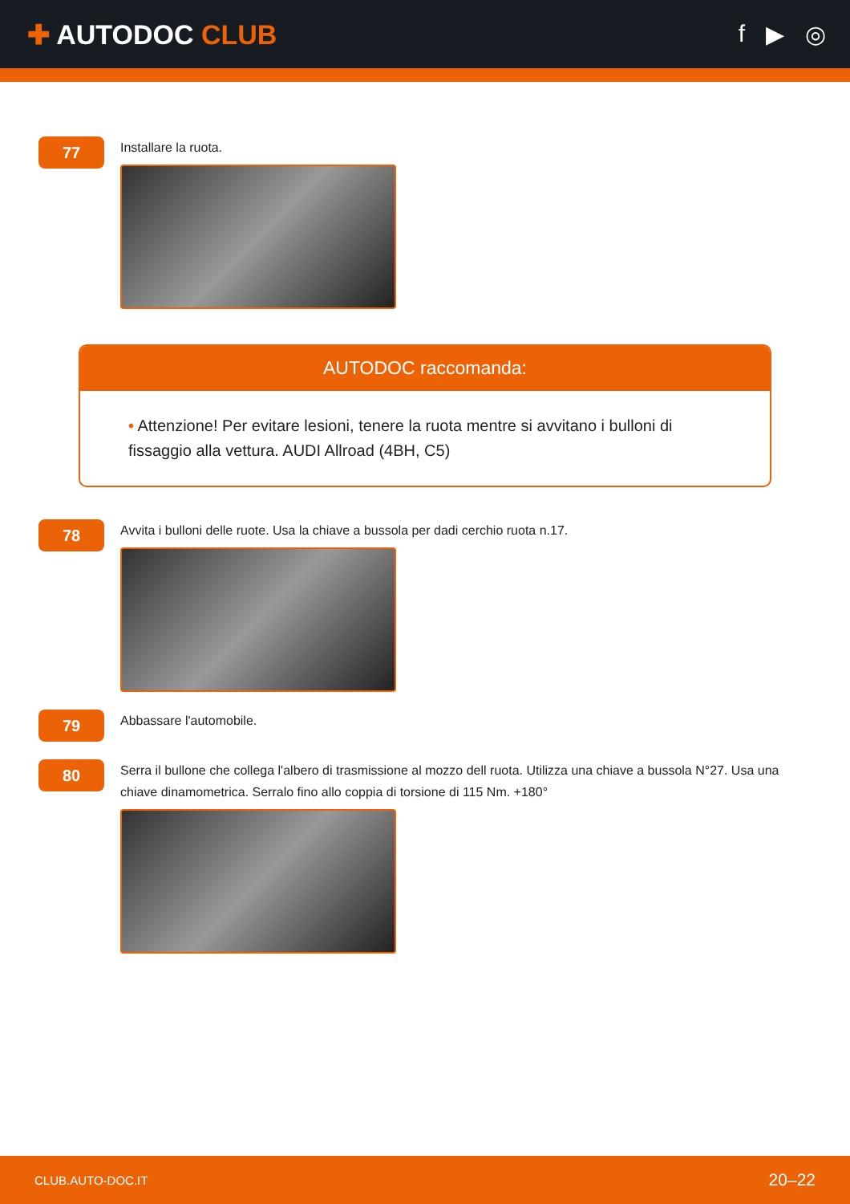✚ AUTODOC CLUB f ▶ ◎
77
Installare la ruota.
AUTODOC raccomanda:
• Attenzione! Per evitare lesioni, tenere la ruota mentre si avvitano i bulloni di fissaggio alla vettura. AUDI Allroad (4BH, C5)
78
Avvita i bulloni delle ruote. Usa la chiave a bussola per dadi cerchio ruota n.17.
79
Abbassare l'automobile.
80
Serra il bullone che collega l'albero di trasmissione al mozzo dell ruota. Utilizza una chiave a bussola N°27. Usa una chiave dinamometrica. Serralo fino allo coppia di torsione di 115 Nm. +180°
CLUB.AUTO-DOC.IT 20–22